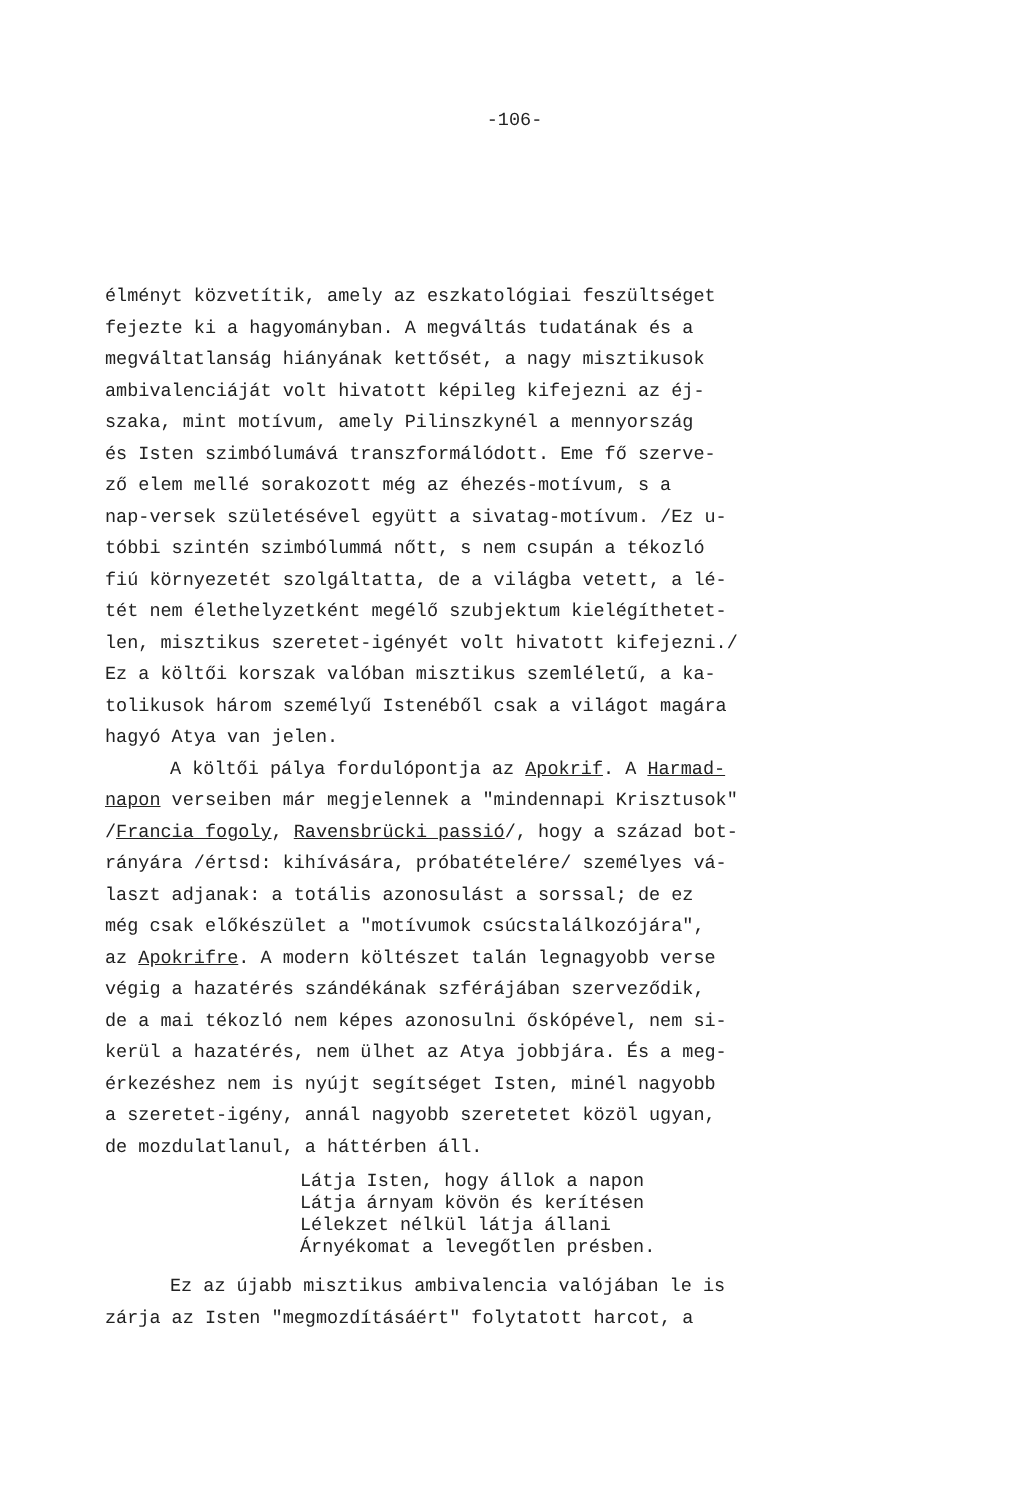-106-
élményt közvetítik, amely az eszkatológiai feszültséget fejezte ki a hagyományban. A megváltás tudatának és a megváltatlanság hiányának kettősét, a nagy misztikusok ambivalenciáját volt hivatott képileg kifejezni az éj- szaka, mint motívum, amely Pilinszkynél a mennyország és Isten szimbólumává transzformálódott. Eme fő szerve- ző elem mellé sorakozott még az éhezés-motívum, s a nap-versek születésével együtt a sivatag-motívum. /Ez u- tóbbi szintén szimbólummá nőtt, s nem csupán a tékozló fiú környezetét szolgáltatta, de a világba vetett, a lé- tét nem élethelyzetként megélő szubjektum kielégíthetet- len, misztikus szeretet-igényét volt hivatott kifejezni./ Ez a költői korszak valóban misztikus szemléletű, a ka- tolikusok három személyű Istenéből csak a világot magára hagyó Atya van jelen.
A költői pálya fordulópontja az Apokrif. A Harmad-
napon verseiben már megjelennek a "mindennapi Krisztusok" /Francia fogoly, Ravensbrücki passió/, hogy a század bot- rányára /értsd: kihívására, próbatételére/ személyes vá- laszt adjanak: a totális azonosulást a sorssal; de ez még csak előkészület a "motívumok csúcstalálkozójára", az Apokrifre. A modern költészet talán legnagyobb verse végig a hazatérés szándékának szférájában szerveződik, de a mai tékozló nem képes azonosulni őskópével, nem si- kerül a hazatérés, nem ülhet az Atya jobbjára. És a meg- érkezéshez nem is nyújt segítséget Isten, minél nagyobb a szeretet-igény, annál nagyobb szeretetet közöl ugyan, de mozdulatlanul, a háttérben áll.
Látja Isten, hogy állok a napon Látja árnyam kövön és kerítésen Lélekzet nélkül látja állani Árnyékomat a levegőtlen présben.
Ez az újabb misztikus ambivalencia valójában le is
zárja az Isten "megmozdításáért" folytatott harcot, a